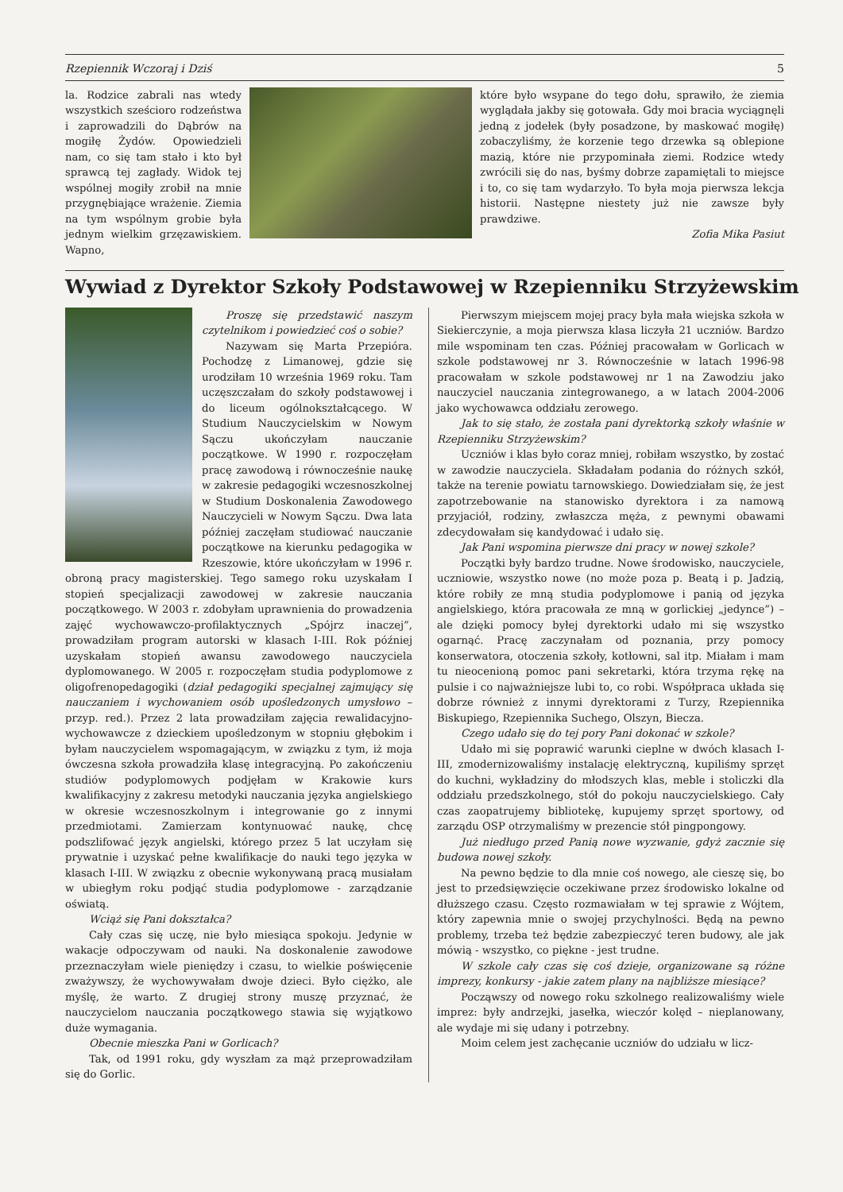Rzepiennik Wczoraj i Dziś 5
la. Rodzice zabrali nas wtedy wszystkich sześcioro rodzeństwa i zaprowadzili do Dąbrów na mogiłę Żydów. Opowiedzieli nam, co się tam stało i kto był sprawcą tej zagłady. Widok tej wspólnej mogiły zrobił na mnie przygnębiające wrażenie. Ziemia na tym wspólnym grobie była jednym wielkim grzęzawiskiem. Wapno,
które było wsypane do tego dołu, sprawiło, że ziemia wyglądała jakby się gotowała. Gdy moi bracia wyciągnęli jedną z jodełek (były posadzone, by maskować mogiłę) zobaczyliśmy, że korzenie tego drzewka są oblepione mazią, które nie przypominała ziemi. Rodzice wtedy zwrócili się do nas, byśmy dobrze zapamiętali to miejsce i to, co się tam wydarzyło. To była moja pierwsza lekcja historii. Następne niestety już nie zawsze były prawdziwe.
Zofia Mika Pasiut
Wywiad z Dyrektor Szkoły Podstawowej w Rzepienniku Strzyżewskim
Proszę się przedstawić naszym czytelnikom i powiedzieć coś o sobie?
Nazywam się Marta Przepióra. Pochodzę z Limanowej, gdzie się urodziłam 10 września 1969 roku. Tam uczęszczałam do szkoły podstawowej i do liceum ogólnokształcącego. W Studium Nauczycielskim w Nowym Sączu ukończyłam nauczanie początkowe. W 1990 r. rozpoczęłam pracę zawodową i równocześnie naukę w zakresie pedagogiki wczesnoszkolnej w Studium Doskonalenia Zawodowego Nauczycieli w Nowym Sączu. Dwa lata później zaczęłam studiować nauczanie początkowe na kierunku pedagogika w Rzeszowie, które ukończyłam w 1996 r. obroną pracy magisterskiej. Tego samego roku uzyskałam I stopień specjalizacji zawodowej w zakresie nauczania początkowego. W 2003 r. zdobyłam uprawnienia do prowadzenia zajęć wychowawczo-profilaktycznych „Spójrz inaczej”, prowadziłam program autorski w klasach I-III. Rok później uzyskałam stopień awansu zawodowego nauczyciela dyplomowanego. W 2005 r. rozpoczęłam studia podyplomowe z oligofrenopedagogiki (dział pedagogiki specjalnej zajmujący się nauczaniem i wychowaniem osób upośledzonych umysłowo – przyp. red.). Przez 2 lata prowadziłam zajęcia rewalidacyjno-wychowawcze z dzieckiem upośledzonym w stopniu głębokim i byłam nauczycielem wspomagającym, w związku z tym, iż moja ówczesna szkoła prowadziła klasę integracyjną. Po zakończeniu studiów podyplomowych podjęłam w Krakowie kurs kwalifikacyjny z zakresu metodyki nauczania języka angielskiego w okresie wczesnoszkolnym i integrowanie go z innymi przedmiotami. Zamierzam kontynuować naukę, chcę podszlifować język angielski, którego przez 5 lat uczyłam się prywatnie i uzyskać pełne kwalifikacje do nauki tego języka w klasach I-III. W związku z obecnie wykonywaną pracą musiałam w ubiegłym roku podjąć studia podyplomowe - zarządzanie oświatą.
Wciąż się Pani dokształca?
Cały czas się uczę, nie było miesiąca spokoju. Jedynie w wakacje odpoczywam od nauki. Na doskonalenie zawodowe przeznaczyłam wiele pieniędzy i czasu, to wielkie poświęcenie zważywszy, że wychowywałam dwoje dzieci. Było ciężko, ale myślę, że warto. Z drugiej strony muszę przyznać, że nauczycielom nauczania początkowego stawia się wyjątkowo duże wymagania.
Obecnie mieszka Pani w Gorlicach?
Tak, od 1991 roku, gdy wyszłam za mąż przeprowadziłam się do Gorlic.
Pierwszym miejscem mojej pracy była mała wiejska szkoła w Siekierczynie, a moja pierwsza klasa liczyła 21 uczniów. Bardzo mile wspominam ten czas. Później pracowałam w Gorlicach w szkole podstawowej nr 3. Równocześnie w latach 1996-98 pracowałam w szkole podstawowej nr 1 na Zawodziu jako nauczyciel nauczania zintegrowanego, a w latach 2004-2006 jako wychowawca oddziału zerowego.
Jak to się stało, że została pani dyrektorką szkoły właśnie w Rzepienniku Strzyżewskim?
Uczniów i klas było coraz mniej, robiłam wszystko, by zostać w zawodzie nauczyciela. Składałam podania do różnych szkół, także na terenie powiatu tarnowskiego. Dowiedziałam się, że jest zapotrzebowanie na stanowisko dyrektora i za namową przyjaciół, rodziny, zwłaszcza męża, z pewnymi obawami zdecydowałam się kandydować i udało się.
Jak Pani wspomina pierwsze dni pracy w nowej szkole?
Początki były bardzo trudne. Nowe środowisko, nauczyciele, uczniowie, wszystko nowe (no może poza p. Beatą i p. Jadzią, które robiły ze mną studia podyplomowe i panią od języka angielskiego, która pracowała ze mną w gorlickiej „jedynce”) – ale dzięki pomocy byłej dyrektorki udało mi się wszystko ogarnąć. Pracę zaczynałam od poznania, przy pomocy konserwatora, otoczenia szkoły, kotłowni, sal itp. Miałam i mam tu nieocenioną pomoc pani sekretarki, która trzyma rękę na pulsie i co najważniejsze lubi to, co robi. Współpraca układa się dobrze również z innymi dyrektorami z Turzy, Rzepiennika Biskupiego, Rzepiennika Suchego, Olszyn, Biecza.
Czego udało się do tej pory Pani dokonać w szkole?
Udało mi się poprawić warunki cieplne w dwóch klasach I-III, zmodernizowaliśmy instalację elektryczną, kupiliśmy sprzęt do kuchni, wykładziny do młodszych klas, meble i stoliczki dla oddziału przedszkolnego, stół do pokoju nauczycielskiego. Cały czas zaopatrujemy bibliotekę, kupujemy sprzęt sportowy, od zarządu OSP otrzymaliśmy w prezencie stół pingpongowy.
Już niedługo przed Panią nowe wyzwanie, gdyż zacznie się budowa nowej szkoły.
Na pewno będzie to dla mnie coś nowego, ale cieszę się, bo jest to przedsięwzięcie oczekiwane przez środowisko lokalne od dłuższego czasu. Często rozmawiałam w tej sprawie z Wójtem, który zapewnia mnie o swojej przychylności. Będą na pewno problemy, trzeba też będzie zabezpieczyć teren budowy, ale jak mówią - wszystko, co piękne - jest trudne.
W szkole cały czas się coś dzieje, organizowane są różne imprezy, konkursy - jakie zatem plany na najbliższe miesiące?
Począwszy od nowego roku szkolnego realizowaliśmy wiele imprez: były andrzejki, jasełka, wieczór kolęd – nieplanowany, ale wydaje mi się udany i potrzebny.
Moim celem jest zachęcanie uczniów do udziału w licz-